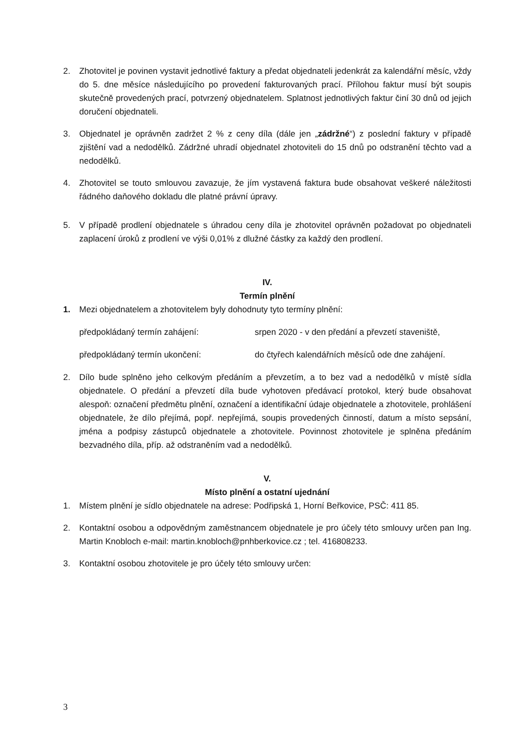2. Zhotovitel je povinen vystavit jednotlivé faktury a předat objednateli jedenkrát za kalendářní měsíc, vždy do 5. dne měsíce následujícího po provedení fakturovaných prací. Přílohou faktur musí být soupis skutečně provedených prací, potvrzený objednatelem. Splatnost jednotlivých faktur činí 30 dnů od jejich doručení objednateli.
3. Objednatel je oprávněn zadržet 2 % z ceny díla (dále jen „zádržné“) z poslední faktury v případě zjištění vad a nedodělků. Zádržné uhradí objednatel zhotoviteli do 15 dnů po odstranění těchto vad a nedodělků.
4. Zhotovitel se touto smlouvou zavazuje, že jím vystavená faktura bude obsahovat veškeré náležitosti řádného daňového dokladu dle platné právní úpravy.
5. V případě prodlení objednatele s úhradou ceny díla je zhotovitel oprávněn požadovat po objednateli zaplacení úroků z prodlení ve výši 0,01% z dlužné částky za každý den prodlení.
IV.
Termín plnění
1. Mezi objednatelem a zhotovitelem byly dohodnuty tyto termíny plnění:
předpokládaný termín zahájení: srpen 2020 - v den předání a převzetí staveniště,
předpokládaný termín ukončení: do čtyřech kalendářních měsíců ode dne zahájení.
2. Dílo bude splněno jeho celkovým předáním a převzetím, a to bez vad a nedodělků v místě sídla objednatele. O předání a převzetí díla bude vyhotoven předávací protokol, který bude obsahovat alespoň: označení předmětu plnění, označení a identifikační údaje objednatele a zhotovitele, prohlášení objednatele, že dílo přejímá, popř. nepřejímá, soupis provedených činností, datum a místo sepsání, jména a podpisy zástupců objednatele a zhotovitele. Povinnost zhotovitele je splněna předáním bezvadného díla, příp. až odstraněním vad a nedodělků.
V.
Místo plnění a ostatní ujednání
1. Místem plnění je sídlo objednatele na adrese: Podřipská 1, Horní Beřkovice, PSČ: 411 85.
2. Kontaktní osobou a odpovědným zaměstnancem objednatele je pro účely této smlouvy určen pan Ing. Martin Knobloch e-mail: martin.knobloch@pnhberkovice.cz ; tel. 416808233.
3. Kontaktní osobou zhotovitele je pro účely této smlouvy určen:
3